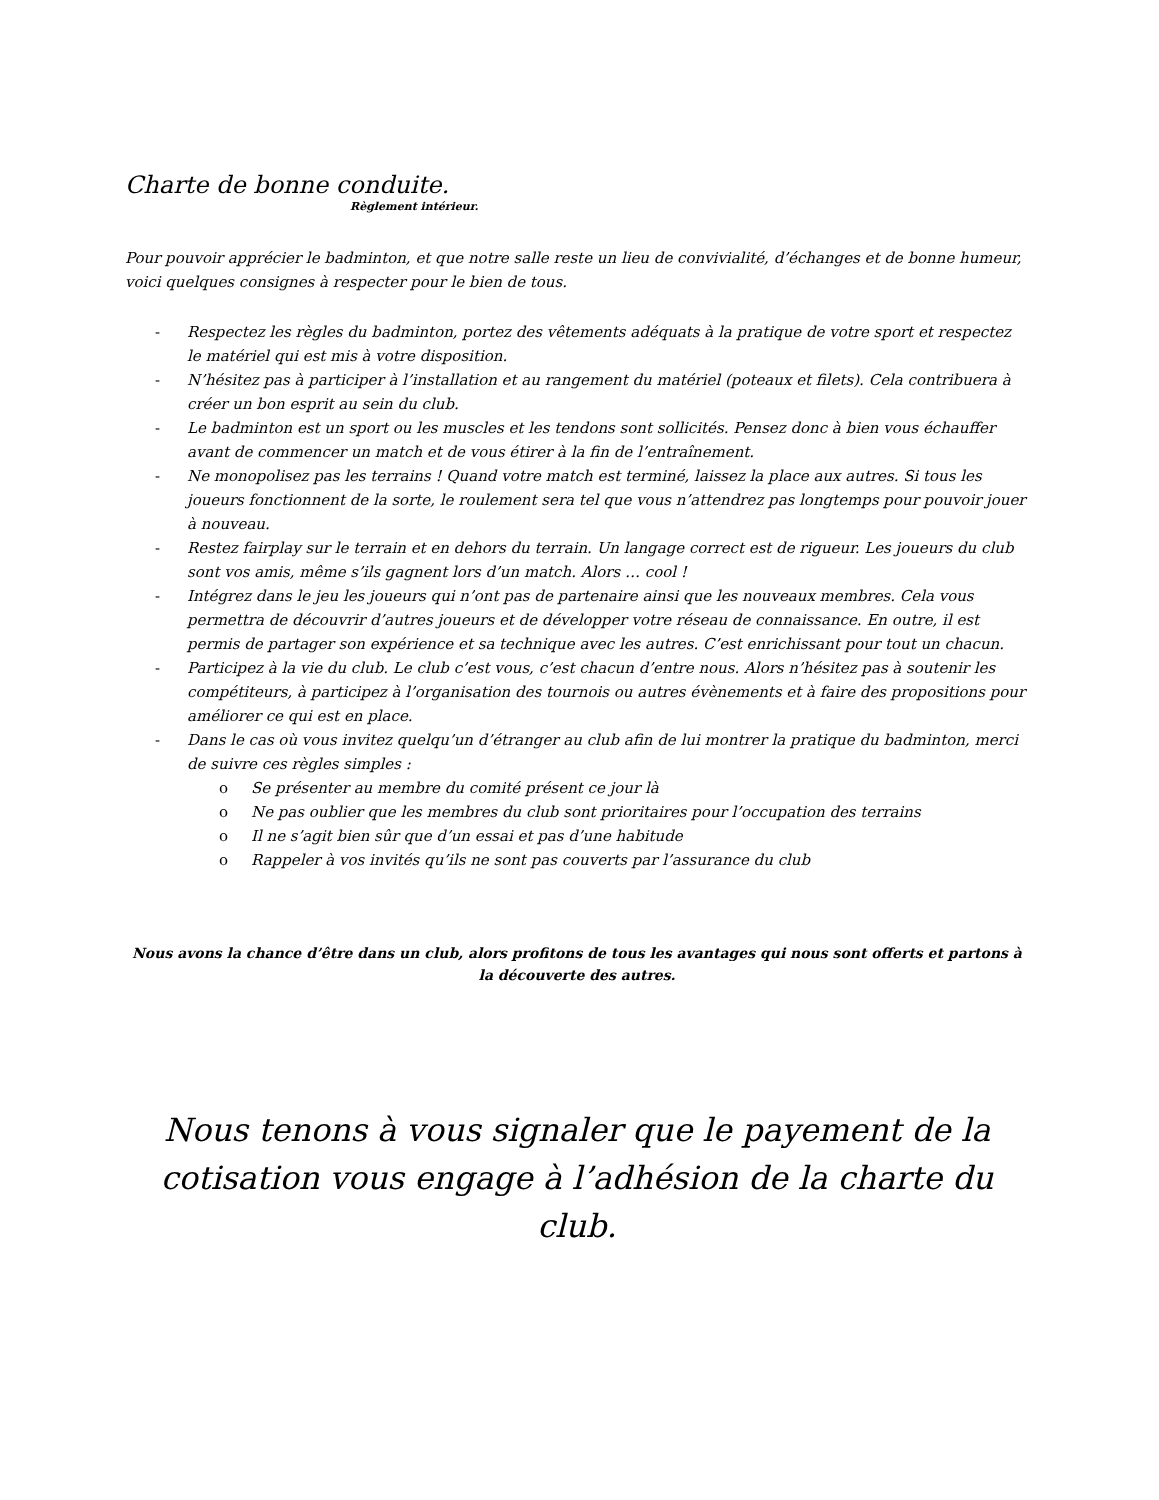Charte de bonne conduite.
Règlement intérieur.
Pour pouvoir apprécier le badminton, et que notre salle reste un lieu de convivialité, d’échanges et de bonne humeur, voici quelques consignes à respecter pour le bien de tous.
- Respectez les règles du badminton, portez des vêtements adéquats à la pratique de votre sport et respectez le matériel qui est mis à votre disposition.
- N’hésitez pas à participer à l’installation et au rangement du matériel (poteaux et filets). Cela contribuera à créer un bon esprit au sein du club.
- Le badminton est un sport ou les muscles et les tendons sont sollicités. Pensez donc à bien vous échauffer avant de commencer un match et de vous étirer à la fin de l’entraînement.
- Ne monopolisez pas les terrains ! Quand votre match est terminé, laissez la place aux autres. Si tous les joueurs fonctionnent de la sorte, le roulement sera tel que vous n’attendrez pas longtemps pour pouvoir jouer à nouveau.
- Restez fairplay sur le terrain et en dehors du terrain. Un langage correct est de rigueur. Les joueurs du club sont vos amis, même s’ils gagnent lors d’un match. Alors … cool !
- Intégrez dans le jeu les joueurs qui n’ont pas de partenaire ainsi que les nouveaux membres. Cela vous permettra de découvrir d’autres joueurs et de développer votre réseau de connaissance. En outre, il est permis de partager son expérience et sa technique avec les autres. C’est enrichissant pour tout un chacun.
- Participez à la vie du club. Le club c’est vous, c’est chacun d’entre nous. Alors n’hésitez pas à soutenir les compétiteurs, à participez à l’organisation des tournois ou autres évènements et à faire des propositions pour améliorer ce qui est en place.
- Dans le cas où vous invitez quelqu’un d’étranger au club afin de lui montrer la pratique du badminton, merci de suivre ces règles simples :
o Se présenter au membre du comité présent ce jour là
o Ne pas oublier que les membres du club sont prioritaires pour l’occupation des terrains
o Il ne s’agit bien sûr que d’un essai et pas d’une habitude
o Rappeler à vos invités qu’ils ne sont pas couverts par l’assurance du club
Nous avons la chance d’être dans un club, alors profitons de tous les avantages qui nous sont offerts et partons à la découverte des autres.
Nous tenons à vous signaler que le payement de la cotisation vous engage à l’adhésion de la charte du club.